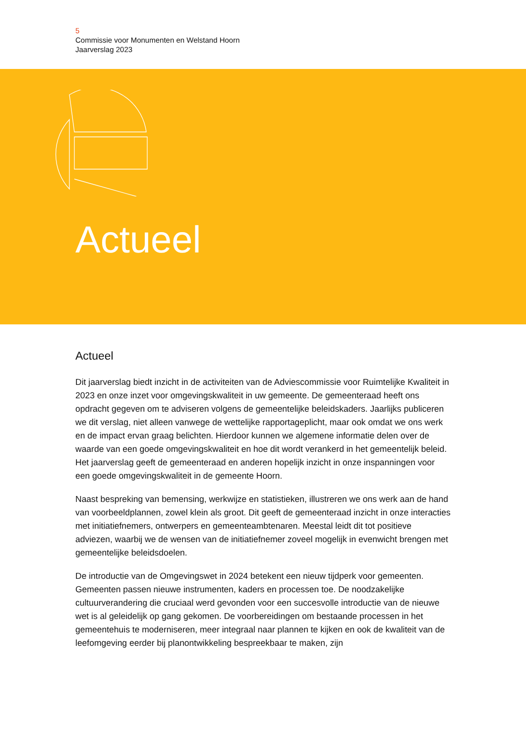5
Commissie voor Monumenten en Welstand Hoorn
Jaarverslag 2023
Actueel
Actueel
Dit jaarverslag biedt inzicht in de activiteiten van de Adviescommissie voor Ruimtelijke Kwaliteit in 2023 en onze inzet voor omgevingskwaliteit in uw gemeente. De gemeenteraad heeft ons opdracht gegeven om te adviseren volgens de gemeentelijke beleidskaders. Jaarlijks publiceren we dit verslag, niet alleen vanwege de wettelijke rapportageplicht, maar ook omdat we ons werk en de impact ervan graag belichten. Hierdoor kunnen we algemene informatie delen over de waarde van een goede omgevingskwaliteit en hoe dit wordt verankerd in het gemeentelijk beleid. Het jaarverslag geeft de gemeenteraad en anderen hopelijk inzicht in onze inspanningen voor een goede omgevingskwaliteit in de gemeente Hoorn.
Naast bespreking van bemensing, werkwijze en statistieken, illustreren we ons werk aan de hand van voorbeeldplannen, zowel klein als groot. Dit geeft de gemeenteraad inzicht in onze interacties met initiatiefnemers, ontwerpers en gemeenteambtenaren. Meestal leidt dit tot positieve adviezen, waarbij we de wensen van de initiatiefnemer zoveel mogelijk in evenwicht brengen met gemeentelijke beleidsdoelen.
De introductie van de Omgevingswet in 2024 betekent een nieuw tijdperk voor gemeenten. Gemeenten passen nieuwe instrumenten, kaders en processen toe. De noodzakelijke cultuurverandering die cruciaal werd gevonden voor een succesvolle introductie van de nieuwe wet is al geleidelijk op gang gekomen. De voorbereidingen om bestaande processen in het gemeentehuis te moderniseren, meer integraal naar plannen te kijken en ook de kwaliteit van de leefomgeving eerder bij planontwikkeling bespreekbaar te maken, zijn